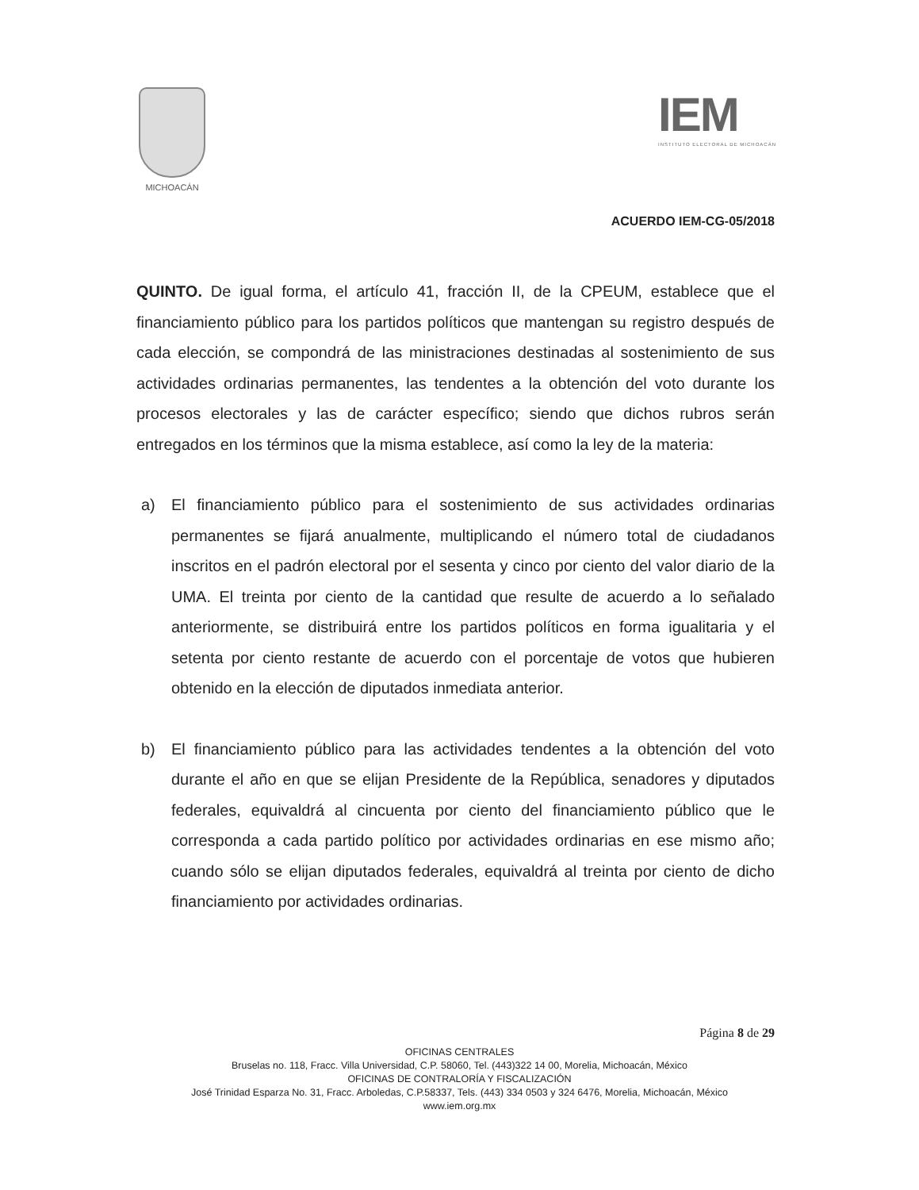MICHOACÁN
IEM
INSTITUTO ELECTORAL DE MICHOACÁN
ACUERDO IEM-CG-05/2018
QUINTO. De igual forma, el artículo 41, fracción II, de la CPEUM, establece que el financiamiento público para los partidos políticos que mantengan su registro después de cada elección, se compondrá de las ministraciones destinadas al sostenimiento de sus actividades ordinarias permanentes, las tendentes a la obtención del voto durante los procesos electorales y las de carácter específico; siendo que dichos rubros serán entregados en los términos que la misma establece, así como la ley de la materia:
a) El financiamiento público para el sostenimiento de sus actividades ordinarias permanentes se fijará anualmente, multiplicando el número total de ciudadanos inscritos en el padrón electoral por el sesenta y cinco por ciento del valor diario de la UMA. El treinta por ciento de la cantidad que resulte de acuerdo a lo señalado anteriormente, se distribuirá entre los partidos políticos en forma igualitaria y el setenta por ciento restante de acuerdo con el porcentaje de votos que hubieren obtenido en la elección de diputados inmediata anterior.
b) El financiamiento público para las actividades tendentes a la obtención del voto durante el año en que se elijan Presidente de la República, senadores y diputados federales, equivaldrá al cincuenta por ciento del financiamiento público que le corresponda a cada partido político por actividades ordinarias en ese mismo año; cuando sólo se elijan diputados federales, equivaldrá al treinta por ciento de dicho financiamiento por actividades ordinarias.
Página 8 de 29
OFICINAS CENTRALES
Bruselas no. 118, Fracc. Villa Universidad, C.P. 58060, Tel. (443)322 14 00, Morelia, Michoacán, México
OFICINAS DE CONTRALORÍA Y FISCALIZACIÓN
José Trinidad Esparza No. 31, Fracc. Arboledas, C.P.58337, Tels. (443) 334 0503 y 324 6476, Morelia, Michoacán, México
www.iem.org.mx